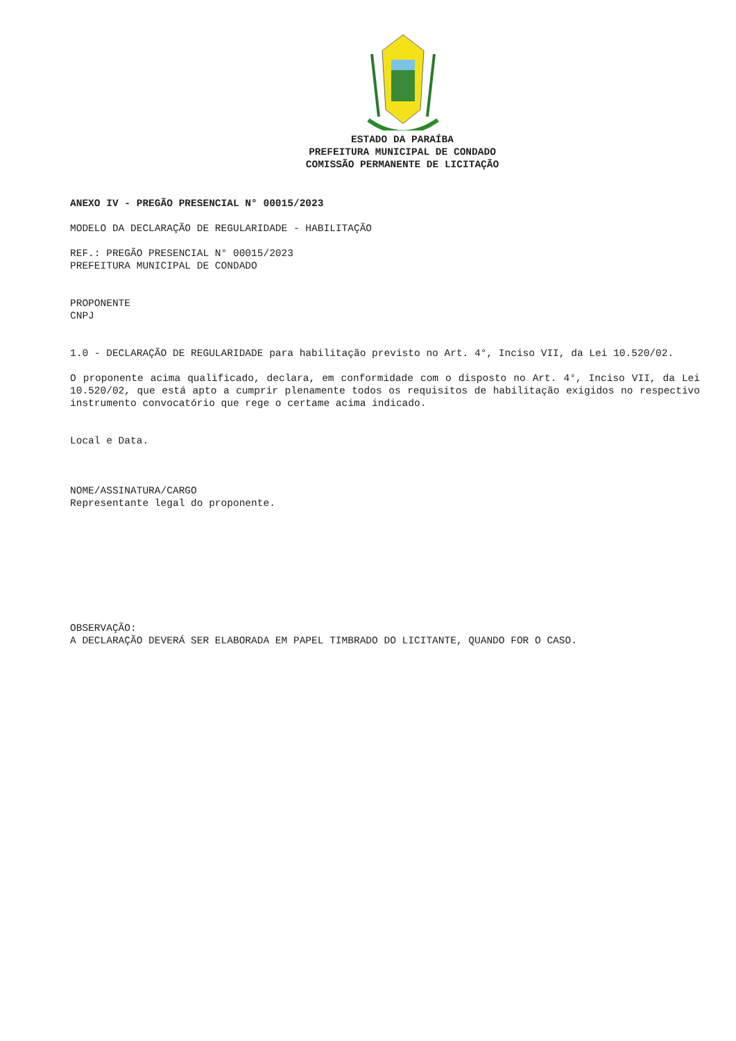ESTADO DA PARAÍBA
PREFEITURA MUNICIPAL DE CONDADO
COMISSÃO PERMANENTE DE LICITAÇÃO
ANEXO IV - PREGÃO PRESENCIAL N° 00015/2023
MODELO DA DECLARAÇÃO DE REGULARIDADE - HABILITAÇÃO
REF.: PREGÃO PRESENCIAL N° 00015/2023
PREFEITURA MUNICIPAL DE CONDADO
PROPONENTE
CNPJ
1.0 - DECLARAÇÃO DE REGULARIDADE para habilitação previsto no Art. 4°, Inciso VII, da Lei 10.520/02.
O proponente acima qualificado, declara, em conformidade com o disposto no Art. 4°, Inciso VII, da Lei 10.520/02, que está apto a cumprir plenamente todos os requisitos de habilitação exigidos no respectivo instrumento convocatório que rege o certame acima indicado.
Local e Data.
NOME/ASSINATURA/CARGO
Representante legal do proponente.
OBSERVAÇÃO:
A DECLARAÇÃO DEVERÁ SER ELABORADA EM PAPEL TIMBRADO DO LICITANTE, QUANDO FOR O CASO.